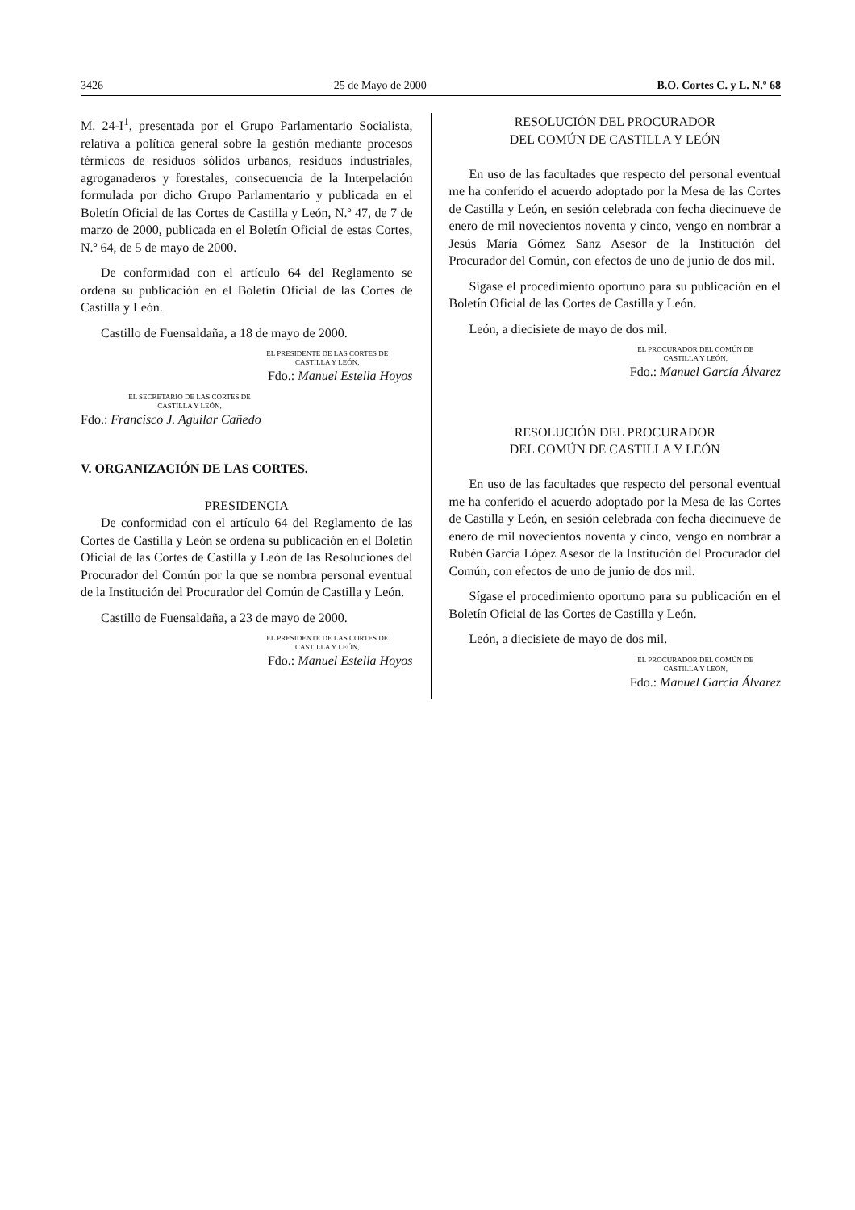3426 25 de Mayo de 2000 B.O. Cortes C. y L. N.º 68
M. 24-I<sup>1</sup>, presentada por el Grupo Parlamentario Socialista, relativa a política general sobre la gestión mediante procesos térmicos de residuos sólidos urbanos, residuos industriales, agroganaderos y forestales, consecuencia de la Interpelación formulada por dicho Grupo Parlamentario y publicada en el Boletín Oficial de las Cortes de Castilla y León, N.º 47, de 7 de marzo de 2000, publicada en el Boletín Oficial de estas Cortes, N.º 64, de 5 de mayo de 2000.
De conformidad con el artículo 64 del Reglamento se ordena su publicación en el Boletín Oficial de las Cortes de Castilla y León.
Castillo de Fuensaldaña, a 18 de mayo de 2000.
EL PRESIDENTE DE LAS CORTES DE
CASTILLA Y LEÓN,
Fdo.: Manuel Estella Hoyos
EL SECRETARIO DE LAS CORTES DE
CASTILLA Y LEÓN,
Fdo.: Francisco J. Aguilar Cañedo
V. ORGANIZACIÓN DE LAS CORTES.
PRESIDENCIA
De conformidad con el artículo 64 del Reglamento de las Cortes de Castilla y León se ordena su publicación en el Boletín Oficial de las Cortes de Castilla y León de las Resoluciones del Procurador del Común por la que se nombra personal eventual de la Institución del Procurador del Común de Castilla y León.
Castillo de Fuensaldaña, a 23 de mayo de 2000.
EL PRESIDENTE DE LAS CORTES DE
CASTILLA Y LEÓN,
Fdo.: Manuel Estella Hoyos
RESOLUCIÓN DEL PROCURADOR
DEL COMÚN DE CASTILLA Y LEÓN
En uso de las facultades que respecto del personal eventual me ha conferido el acuerdo adoptado por la Mesa de las Cortes de Castilla y León, en sesión celebrada con fecha diecinueve de enero de mil novecientos noventa y cinco, vengo en nombrar a Jesús María Gómez Sanz Asesor de la Institución del Procurador del Común, con efectos de uno de junio de dos mil.
Sígase el procedimiento oportuno para su publicación en el Boletín Oficial de las Cortes de Castilla y León.
León, a diecisiete de mayo de dos mil.
EL PROCURADOR DEL COMÚN DE
CASTILLA Y LEÓN,
Fdo.: Manuel García Álvarez
RESOLUCIÓN DEL PROCURADOR
DEL COMÚN DE CASTILLA Y LEÓN
En uso de las facultades que respecto del personal eventual me ha conferido el acuerdo adoptado por la Mesa de las Cortes de Castilla y León, en sesión celebrada con fecha diecinueve de enero de mil novecientos noventa y cinco, vengo en nombrar a Rubén García López Asesor de la Institución del Procurador del Común, con efectos de uno de junio de dos mil.
Sígase el procedimiento oportuno para su publicación en el Boletín Oficial de las Cortes de Castilla y León.
León, a diecisiete de mayo de dos mil.
EL PROCURADOR DEL COMÚN DE
CASTILLA Y LEÓN,
Fdo.: Manuel García Álvarez